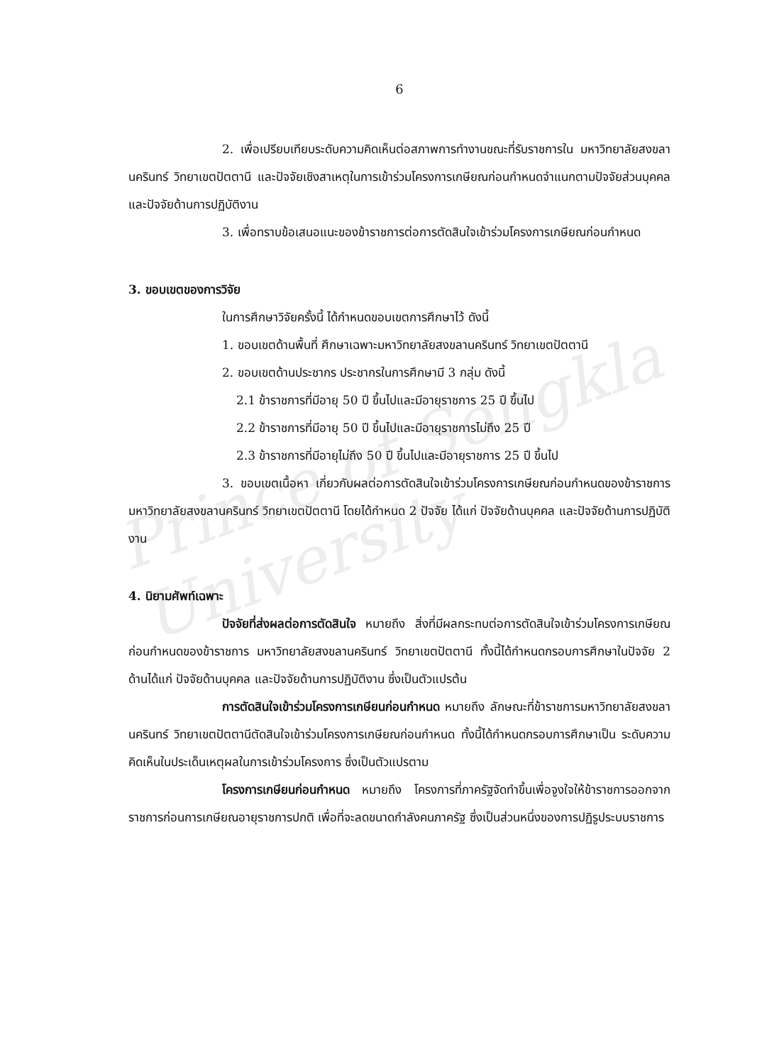Prince of Songkla University
6
2. เพื่อเปรียบเทียบระดับความคิดเห็นต่อสภาพการทำงานขณะที่รับราชการใน มหาวิทยาลัยสงขลานครินทร์ วิทยาเขตปัตตานี และปัจจัยเชิงสาเหตุในการเข้าร่วมโครงการเกษียณก่อนกำหนดจำแนกตามปัจจัยส่วนบุคคล และปัจจัยด้านการปฏิบัติงาน
3. เพื่อทราบข้อเสนอแนะของข้าราชการต่อการตัดสินใจเข้าร่วมโครงการเกษียณก่อนกำหนด
3. ขอบเขตของการวิจัย
ในการศึกษาวิจัยครั้งนี้ ได้กำหนดขอบเขตการศึกษาไว้ ดังนี้
1. ขอบเขตด้านพื้นที่ ศึกษาเฉพาะมหาวิทยาลัยสงขลานครินทร์ วิทยาเขตปัตตานี
2. ขอบเขตด้านประชากร ประชากรในการศึกษามี 3 กลุ่ม ดังนี้
2.1 ข้าราชการที่มีอายุ 50 ปี ขึ้นไปและมีอายุราชการ 25 ปี ขึ้นไป
2.2 ข้าราชการที่มีอายุ 50 ปี ขึ้นไปและมีอายุราชการไม่ถึง 25 ปี
2.3 ข้าราชการที่มีอายุไม่ถึง 50 ปี ขึ้นไปและมีอายุราชการ 25 ปี ขึ้นไป
3. ขอบเขตเนื้อหา เกี่ยวกับผลต่อการตัดสินใจเข้าร่วมโครงการเกษียณก่อนกำหนดของข้าราชการ มหาวิทยาลัยสงขลานครินทร์ วิทยาเขตปัตตานี โดยได้กำหนด 2 ปัจจัย ได้แก่ ปัจจัยด้านบุคคล และปัจจัยด้านการปฏิบัติงาน
4. นิยามศัพท์เฉพาะ
ปัจจัยที่ส่งผลต่อการตัดสินใจ หมายถึง สิ่งที่มีผลกระทบต่อการตัดสินใจเข้าร่วมโครงการเกษียณก่อนกำหนดของข้าราชการ มหาวิทยาลัยสงขลานครินทร์ วิทยาเขตปัตตานี ทั้งนี้ได้กำหนดกรอบการศึกษาในปัจจัย 2 ด้านได้แก่ ปัจจัยด้านบุคคล และปัจจัยด้านการปฏิบัติงาน ซึ่งเป็นตัวแปรต้น
การตัดสินใจเข้าร่วมโครงการเกษียนก่อนกำหนด หมายถึง ลักษณะที่ข้าราชการมหาวิทยาลัยสงขลานครินทร์ วิทยาเขตปัตตานีตัดสินใจเข้าร่วมโครงการเกษียณก่อนกำหนด ทั้งนี้ได้กำหนดกรอบการศึกษาเป็น ระดับความคิดเห็นในประเด็นเหตุผลในการเข้าร่วมโครงการ ซึ่งเป็นตัวแปรตาม
โครงการเกษียนก่อนกำหนด หมายถึง โครงการที่ภาครัฐจัดทำขึ้นเพื่อจูงใจให้ข้าราชการออกจากราชการก่อนการเกษียณอายุราชการปกติ เพื่อที่จะลดขนาดกำลังคนภาครัฐ ซึ่งเป็นส่วนหนึ่งของการปฏิรูประบบราชการ